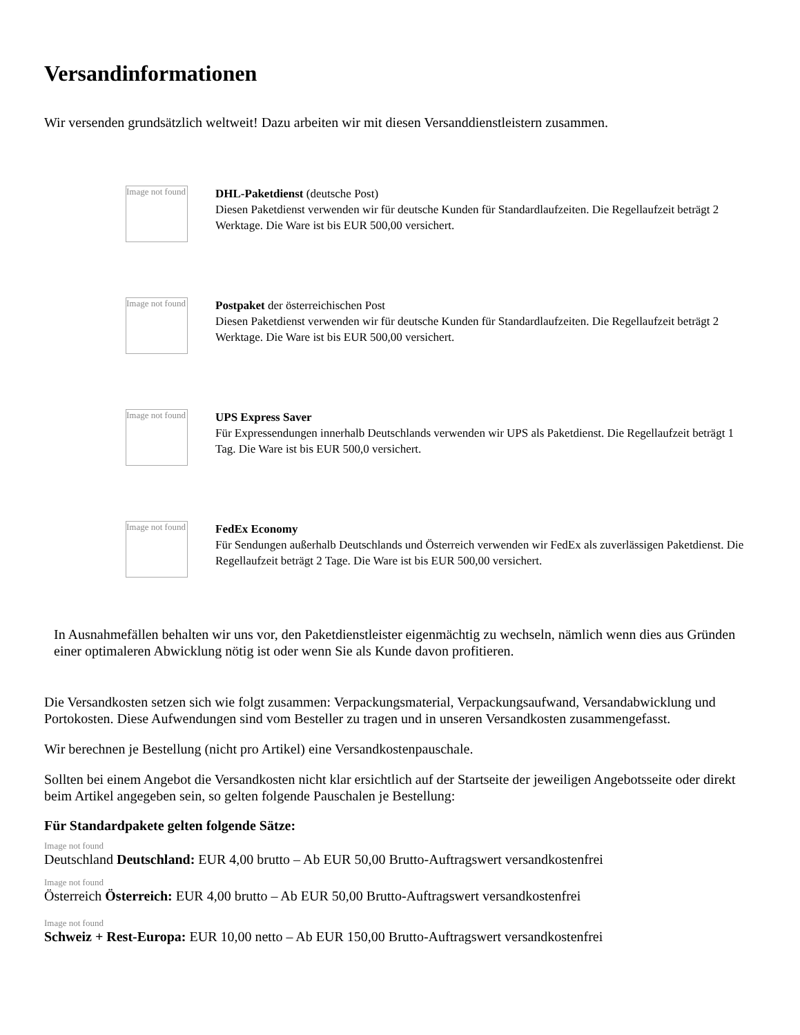Versandinformationen
Wir versenden grundsätzlich weltweit! Dazu arbeiten wir mit diesen Versanddienstleistern zusammen.
Image not found
DHL-Paketdienst (deutsche Post)
Diesen Paketdienst verwenden wir für deutsche Kunden für Standardlaufzeiten. Die Regellaufzeit beträgt 2 Werktage. Die Ware ist bis EUR 500,00 versichert.
Image not found
Postpaket der österreichischen Post
Diesen Paketdienst verwenden wir für deutsche Kunden für Standardlaufzeiten. Die Regellaufzeit beträgt 2 Werktage. Die Ware ist bis EUR 500,00 versichert.
Image not found
UPS Express Saver
Für Expressendungen innerhalb Deutschlands verwenden wir UPS als Paketdienst. Die Regellaufzeit beträgt 1 Tag. Die Ware ist bis EUR 500,0 versichert.
Image not found
FedEx Economy
Für Sendungen außerhalb Deutschlands und Österreich verwenden wir FedEx als zuverlässigen Paketdienst. Die Regellaufzeit beträgt 2 Tage. Die Ware ist bis EUR 500,00 versichert.
In Ausnahmefällen behalten wir uns vor, den Paketdienstleister eigenmächtig zu wechseln, nämlich wenn dies aus Gründen einer optimaleren Abwicklung nötig ist oder wenn Sie als Kunde davon profitieren.
Die Versandkosten setzen sich wie folgt zusammen: Verpackungsmaterial, Verpackungsaufwand, Versandabwicklung und Portokosten. Diese Aufwendungen sind vom Besteller zu tragen und in unseren Versandkosten zusammengefasst.
Wir berechnen je Bestellung (nicht pro Artikel) eine Versandkostenpauschale.
Sollten bei einem Angebot die Versandkosten nicht klar ersichtlich auf der Startseite der jeweiligen Angebotsseite oder direkt beim Artikel angegeben sein, so gelten folgende Pauschalen je Bestellung:
Für Standardpakete gelten folgende Sätze:
Image not found
Deutschland Deutschland: EUR 4,00 brutto – Ab EUR 50,00 Brutto-Auftragswert versandkostenfrei
Image not found
Österreich Österreich: EUR 4,00 brutto – Ab EUR 50,00 Brutto-Auftragswert versandkostenfrei
Image not found
Schweiz + Rest-Europa: EUR 10,00 netto – Ab EUR 150,00 Brutto-Auftragswert versandkostenfrei